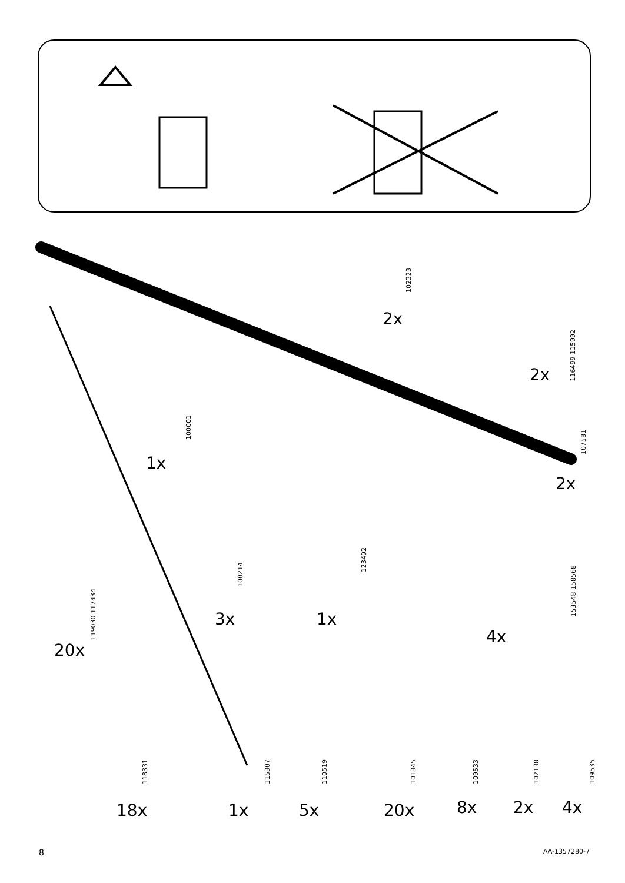2x
102323
116499 115992
2x
100001
1x
107581
2x
100214
123492
153548 158568
119030 117434
3x 1x
4x
20x
118331
115307
110519
101345
109533
102138
109535
18x 1x 5x 20x 8x 2x 4x
8 AA-1357280-7